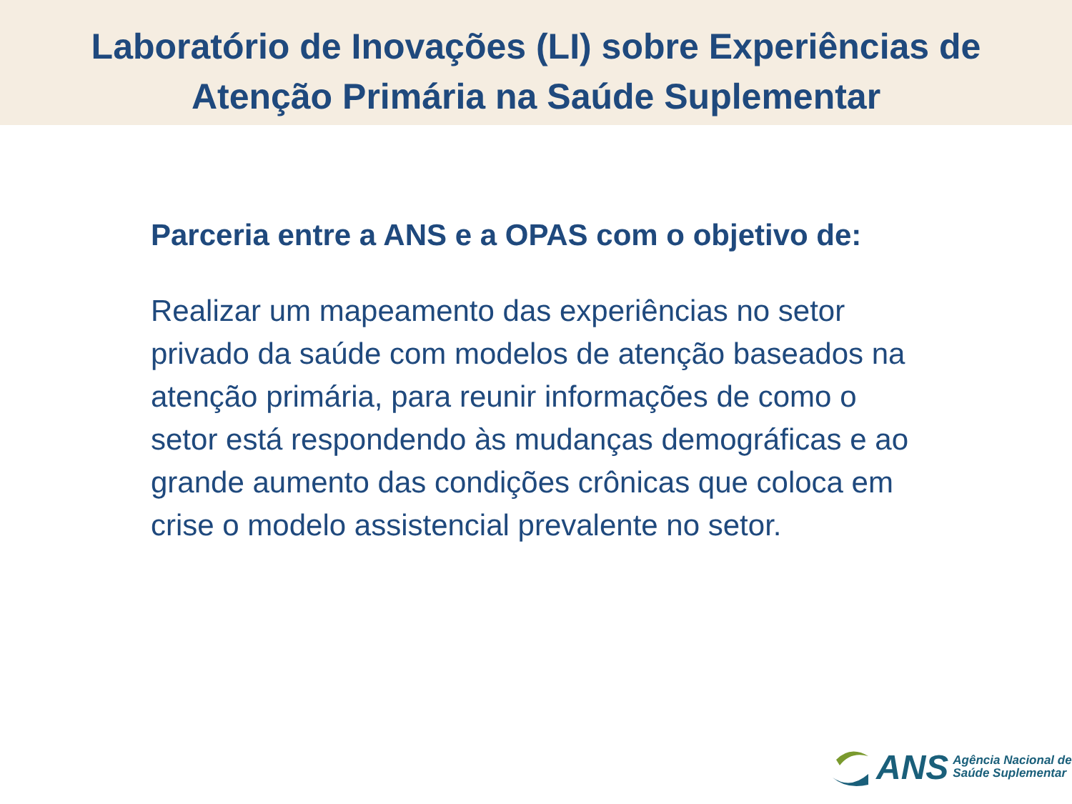Laboratório de Inovações (LI) sobre Experiências de
Atenção Primária na Saúde Suplementar
Parceria entre a ANS e a OPAS com o objetivo de:
Realizar um mapeamento das experiências no setor privado da saúde com modelos de atenção baseados na atenção primária, para reunir informações de como o setor está respondendo às mudanças demográficas e ao grande aumento das condições crônicas que coloca em crise o modelo assistencial prevalente no setor.
ANS
Agência Nacional de
Saúde Suplementar